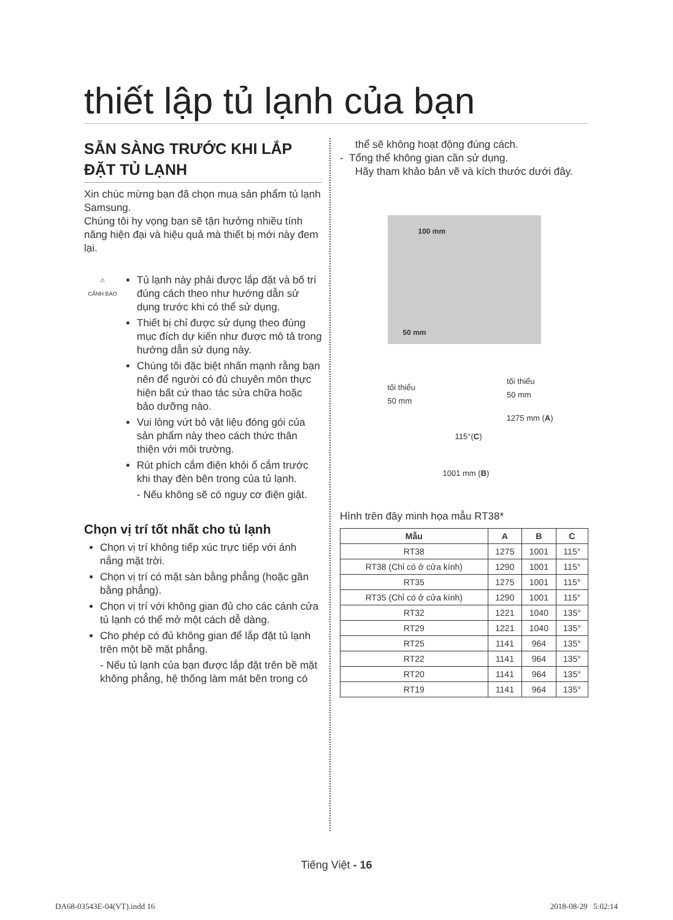thiết lập tủ lạnh của bạn
SẴN SÀNG TRƯỚC KHI LẮP ĐẶT TỦ LẠNH
Xin chúc mừng bạn đã chọn mua sản phẩm tủ lạnh Samsung.
Chúng tôi hy vọng bạn sẽ tận hưởng nhiều tính năng hiện đại và hiệu quả mà thiết bị mới này đem lại.
⚠
CẢNH BÁO
Tủ lạnh này phải được lắp đặt và bố trí đúng cách theo như hướng dẫn sử dụng trước khi có thể sử dụng.
Thiết bị chỉ được sử dụng theo đúng mục đích dự kiến như được mô tả trong hướng dẫn sử dụng này.
Chúng tôi đặc biệt nhấn mạnh rằng bạn nên để người có đủ chuyên môn thực hiện bất cứ thao tác sửa chữa hoặc bảo dưỡng nào.
Vui lòng vứt bỏ vật liệu đóng gói của sản phẩm này theo cách thức thân thiện với môi trường.
Rút phích cắm điện khỏi ổ cắm trước khi thay đèn bên trong của tủ lạnh.
- Nếu không sẽ có nguy cơ điện giật.
Chọn vị trí tốt nhất cho tủ lạnh
Chọn vị trí không tiếp xúc trực tiếp với ánh nắng mặt trời.
Chọn vị trí có mặt sàn bằng phẳng (hoặc gần bằng phẳng).
Chọn vị trí với không gian đủ cho các cánh cửa tủ lạnh có thể mở một cách dễ dàng.
Cho phép có đủ không gian để lắp đặt tủ lạnh trên một bề mặt phẳng.
- Nếu tủ lạnh của bạn được lắp đặt trên bề mặt không phẳng, hệ thống làm mát bên trong có
thể sẽ không hoạt động đúng cách.
- Tổng thể không gian cần sử dụng.
Hãy tham khảo bản vẽ và kích thước dưới đây.
100 mm
50 mm
tối thiểu
50 mm
tối thiểu
50 mm
115°(C)
1275 mm (A)
1001 mm (B)
Hình trên đây minh họa mẫu RT38*
| Mẫu | A | B | C |
| --- | --- | --- | --- |
| RT38 | 1275 | 1001 | 115° |
| RT38 (Chỉ có ở cửa kính) | 1290 | 1001 | 115° |
| RT35 | 1275 | 1001 | 115° |
| RT35 (Chỉ có ở cửa kính) | 1290 | 1001 | 115° |
| RT32 | 1221 | 1040 | 135° |
| RT29 | 1221 | 1040 | 135° |
| RT25 | 1141 | 964 | 135° |
| RT22 | 1141 | 964 | 135° |
| RT20 | 1141 | 964 | 135° |
| RT19 | 1141 | 964 | 135° |
Tiếng Việt - 16
DA68-03543E-04(VT).indd 16 2018-08-29 5:02:14